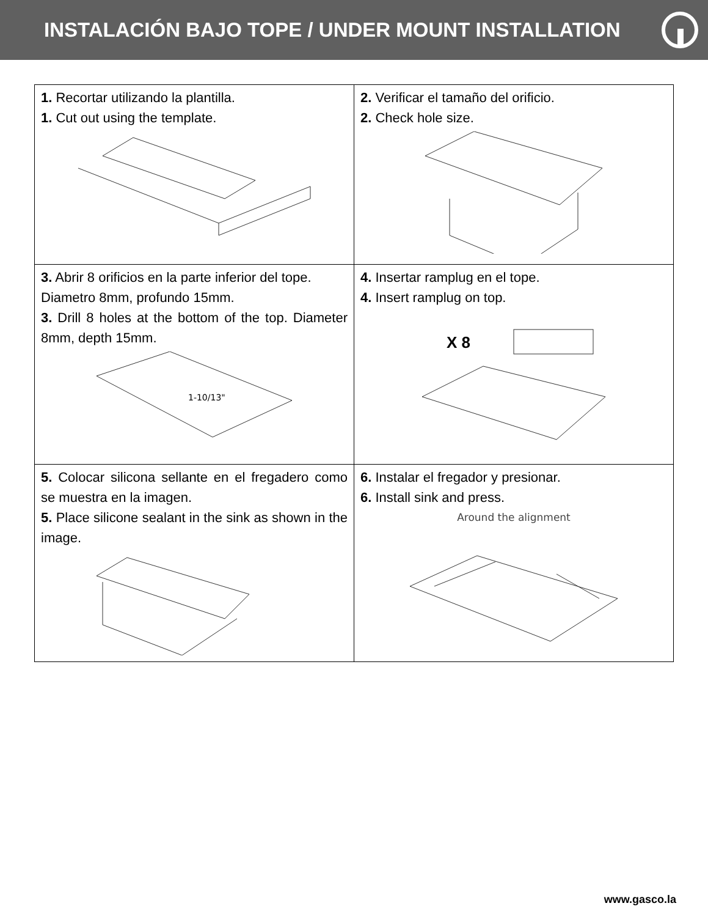INSTALACIÓN BAJO TOPE / UNDER MOUNT INSTALLATION
| 1. Recortar utilizando la plantilla. 1. Cut out using the template. | 2. Verificar el tamaño del orificio. 2. Check hole size. |
| 3. Abrir 8 orificios en la parte inferior del tope. Diametro 8mm, profundo 15mm. 3. Drill 8 holes at the bottom of the top. Diameter 8mm, depth 15mm. 1-10/13" | 4. Insertar ramplug en el tope. 4. Insert ramplug on top. X 8 |
| 5. Colocar silicona sellante en el fregadero como se muestra en la imagen. 5. Place silicone sealant in the sink as shown in the image. | 6. Instalar el fregador y presionar. 6. Install sink and press. Around the alignment |
www.gasco.la